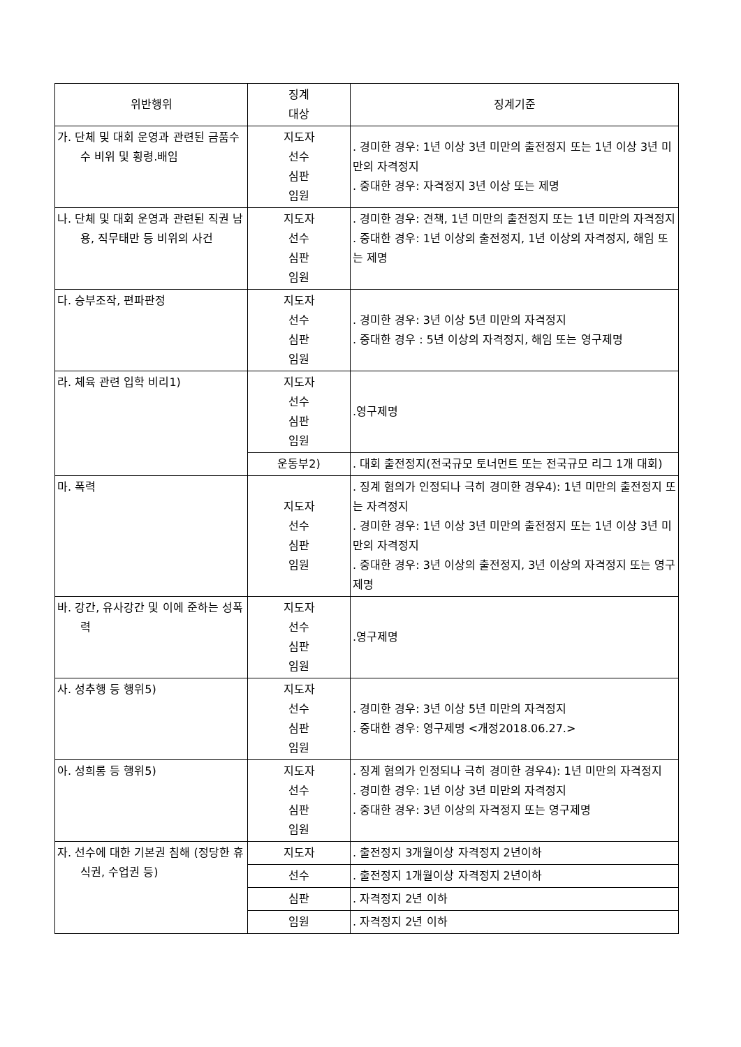| 위반행위 | 징계 대상 | 징계기준 |
| --- | --- | --- |
| 가. 단체 및 대회 운영과 관련된 금품수수 비위 및 횡령.배임 | 지도자 선수 심판 임원 | . 경미한 경우: 1년 이상 3년 미만의 출전정지 또는 1년 이상 3년 미만의 자격정지 . 중대한 경우: 자격정지 3년 이상 또는 제명 |
| 나. 단체 및 대회 운영과 관련된 직권 남용, 직무태만 등 비위의 사건 | 지도자 선수 심판 임원 | . 경미한 경우: 견책, 1년 미만의 출전정지 또는 1년 미만의 자격정지 . 중대한 경우: 1년 이상의 출전정지, 1년 이상의 자격정지, 해임 또는 제명 |
| 다. 승부조작, 편파판정 | 지도자 선수 심판 임원 | . 경미한 경우: 3년 이상 5년 미만의 자격정지 . 중대한 경우 : 5년 이상의 자격정지, 해임 또는 영구제명 |
| 라. 체육 관련 입학 비리1) | 지도자 선수 심판 임원 | .영구제명 |
| | 운동부2) | . 대회 출전정지(전국규모 토너먼트 또는 전국규모 리그 1개 대회) |
| 마. 폭력 | 지도자 선수 심판 임원 | . 징계 혐의가 인정되나 극히 경미한 경우4): 1년 미만의 출전정지 또는 자격정지 . 경미한 경우: 1년 이상 3년 미만의 출전정지 또는 1년 이상 3년 미만의 자격정지 . 중대한 경우: 3년 이상의 출전정지, 3년 이상의 자격정지 또는 영구제명 |
| 바. 강간, 유사강간 및 이에 준하는 성폭력 | 지도자 선수 심판 임원 | .영구제명 |
| 사. 성추행 등 행위5) | 지도자 선수 심판 임원 | . 경미한 경우: 3년 이상 5년 미만의 자격정지 . 중대한 경우: 영구제명 <개정2018.06.27.> |
| 아. 성희롱 등 행위5) | 지도자 선수 심판 임원 | . 징계 혐의가 인정되나 극히 경미한 경우4): 1년 미만의 자격정지 . 경미한 경우: 1년 이상 3년 미만의 자격정지 . 중대한 경우: 3년 이상의 자격정지 또는 영구제명 |
| 자. 선수에 대한 기본권 침해 (정당한 휴식권, 수업권 등) | 지도자 | . 출전정지 3개월이상 자격정지 2년이하 |
| | 선수 | . 출전정지 1개월이상 자격정지 2년이하 |
| | 심판 | . 자격정지 2년 이하 |
| | 임원 | . 자격정지 2년 이하 |